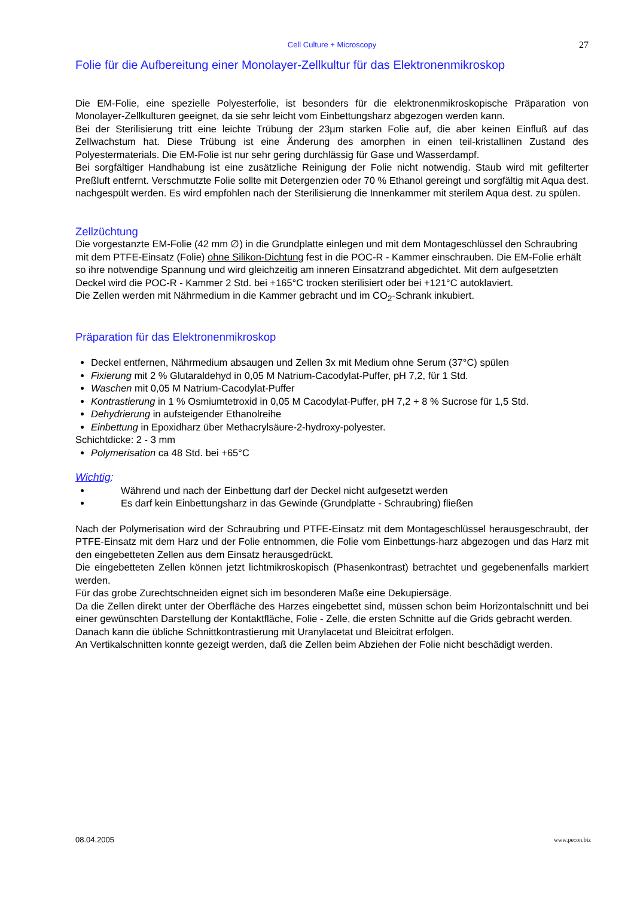Cell Culture + Microscopy
27
Folie für die Aufbereitung einer Monolayer-Zellkultur für das Elektronenmikroskop
Die EM-Folie, eine spezielle Polyesterfolie, ist besonders für die elektronenmikroskopische Präparation von Monolayer-Zellkulturen geeignet, da sie sehr leicht vom Einbettungsharz abgezogen werden kann.
Bei der Sterilisierung tritt eine leichte Trübung der 23µm starken Folie auf, die aber keinen Einfluß auf das Zellwachstum hat. Diese Trübung ist eine Änderung des amorphen in einen teil-kristallinen Zustand des Polyestermaterials. Die EM-Folie ist nur sehr gering durchlässig für Gase und Wasserdampf.
Bei sorgfältiger Handhabung ist eine zusätzliche Reinigung der Folie nicht notwendig. Staub wird mit gefilterter Preßluft entfernt. Verschmutzte Folie sollte mit Detergenzien oder 70 % Ethanol gereingt und sorgfältig mit Aqua dest. nachgespült werden. Es wird empfohlen nach der Sterilisierung die Innenkammer mit sterilem Aqua dest. zu spülen.
Zellzüchtung
Die vorgestanzte EM-Folie (42 mm ∅) in die Grundplatte einlegen und mit dem Montageschlüssel den Schraubring mit dem PTFE-Einsatz (Folie) ohne Silikon-Dichtung fest in die POC-R - Kammer einschrauben. Die EM-Folie erhält so ihre notwendige Spannung und wird gleichzeitig am inneren Einsatzrand abgedichtet. Mit dem aufgesetzten Deckel wird die POC-R - Kammer 2 Std. bei +165°C trocken sterilisiert oder bei +121°C autoklaviert.
Die Zellen werden mit Nährmedium in die Kammer gebracht und im CO<sub>2</sub>-Schrank inkubiert.
Präparation für das Elektronenmikroskop
Deckel entfernen, Nährmedium absaugen und Zellen 3x mit Medium ohne Serum (37°C) spülen
Fixierung mit 2 % Glutaraldehyd in 0,05 M Natrium-Cacodylat-Puffer, pH 7,2, für 1 Std.
Waschen mit 0,05 M Natrium-Cacodylat-Puffer
Kontrastierung in 1 % Osmiumtetroxid in 0,05 M Cacodylat-Puffer, pH 7,2 + 8 % Sucrose für 1,5 Std.
Dehydrierung in aufsteigender Ethanolreihe
Einbettung in Epoxidharz über Methacrylsäure-2-hydroxy-polyester.
Schichtdicke: 2 - 3 mm
Polymerisation ca 48 Std. bei +65°C
Wichtig:
Während und nach der Einbettung darf der Deckel nicht aufgesetzt werden
Es darf kein Einbettungsharz in das Gewinde (Grundplatte - Schraubring) fließen
Nach der Polymerisation wird der Schraubring und PTFE-Einsatz mit dem Montageschlüssel herausgeschraubt, der PTFE-Einsatz mit dem Harz und der Folie entnommen, die Folie vom Einbettungs-harz abgezogen und das Harz mit den eingebetteten Zellen aus dem Einsatz herausgedrückt.
Die eingebetteten Zellen können jetzt lichtmikroskopisch (Phasenkontrast) betrachtet und gegebenenfalls markiert werden.
Für das grobe Zurechtschneiden eignet sich im besonderen Maße eine Dekupiersäge.
Da die Zellen direkt unter der Oberfläche des Harzes eingebettet sind, müssen schon beim Horizontalschnitt und bei einer gewünschten Darstellung der Kontaktfläche, Folie - Zelle, die ersten Schnitte auf die Grids gebracht werden.
Danach kann die übliche Schnittkontrastierung mit Uranylacetat und Bleicitrat erfolgen.
An Vertikalschnitten konnte gezeigt werden, daß die Zellen beim Abziehen der Folie nicht beschädigt werden.
08.04.2005 www.pecon.biz